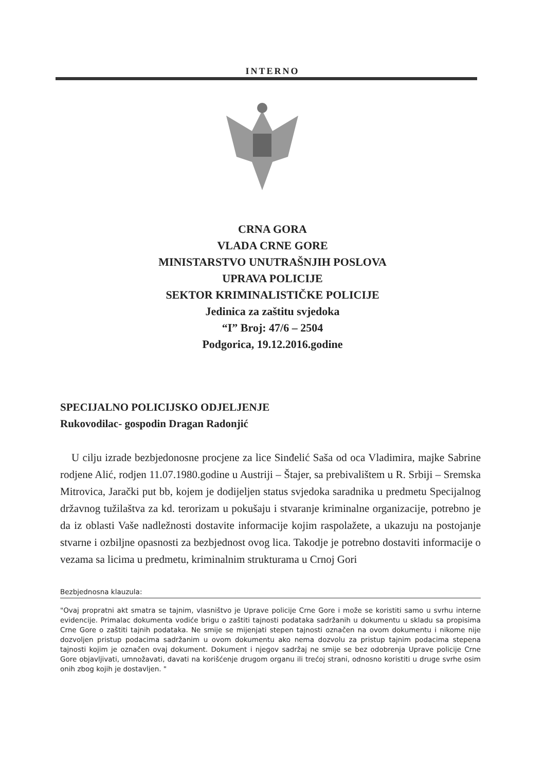INTERNO
CRNA GORA
VLADA CRNE GORE
MINISTARSTVO UNUTRAŠNJIH POSLOVA
UPRAVA POLICIJE
SEKTOR KRIMINALISTIČKE POLICIJE
Jedinica za zaštitu svjedoka
“I” Broj: 47/6 – 2504
Podgorica, 19.12.2016.godine
SPECIJALNO POLICIJSKO ODJELJENJE
Rukovodilac- gospodin Dragan Radonjić
U cilju izrade bezbjedonosne procjene za lice Sinđelić Saša od oca Vladimira, majke Sabrine rodjene Alić, rodjen 11.07.1980.godine u Austriji – Štajer, sa prebivalištem u R. Srbiji – Sremska Mitrovica, Jarački put bb, kojem je dodijeljen status svjedoka saradnika u predmetu Specijalnog državnog tužilaštva za kd. terorizam u pokušaju i stvaranje kriminalne organizacije, potrebno je da iz oblasti Vaše nadležnosti dostavite informacije kojim raspolažete, a ukazuju na postojanje stvarne i ozbiljne opasnosti za bezbjednost ovog lica. Takodje je potrebno dostaviti informacije o vezama sa licima u predmetu, kriminalnim strukturama u Crnoj Gori
Bezbjednosna klauzula:
"Ovaj propratni akt smatra se tajnim, vlasništvo je Uprave policije Crne Gore i može se koristiti samo u svrhu interne evidencije. Primalac dokumenta vodiće brigu o zaštiti tajnosti podataka sadržanih u dokumentu u skladu sa propisima Crne Gore o zaštiti tajnih podataka. Ne smije se mijenjati stepen tajnosti označen na ovom dokumentu i nikome nije dozvoljen pristup podacima sadržanim u ovom dokumentu ako nema dozvolu za pristup tajnim podacima stepena tajnosti kojim je označen ovaj dokument. Dokument i njegov sadržaj ne smije se bez odobrenja Uprave policije Crne Gore objavljivati, umnožavati, davati na korišćenje drugom organu ili trećoj strani, odnosno koristiti u druge svrhe osim onih zbog kojih je dostavljen. "